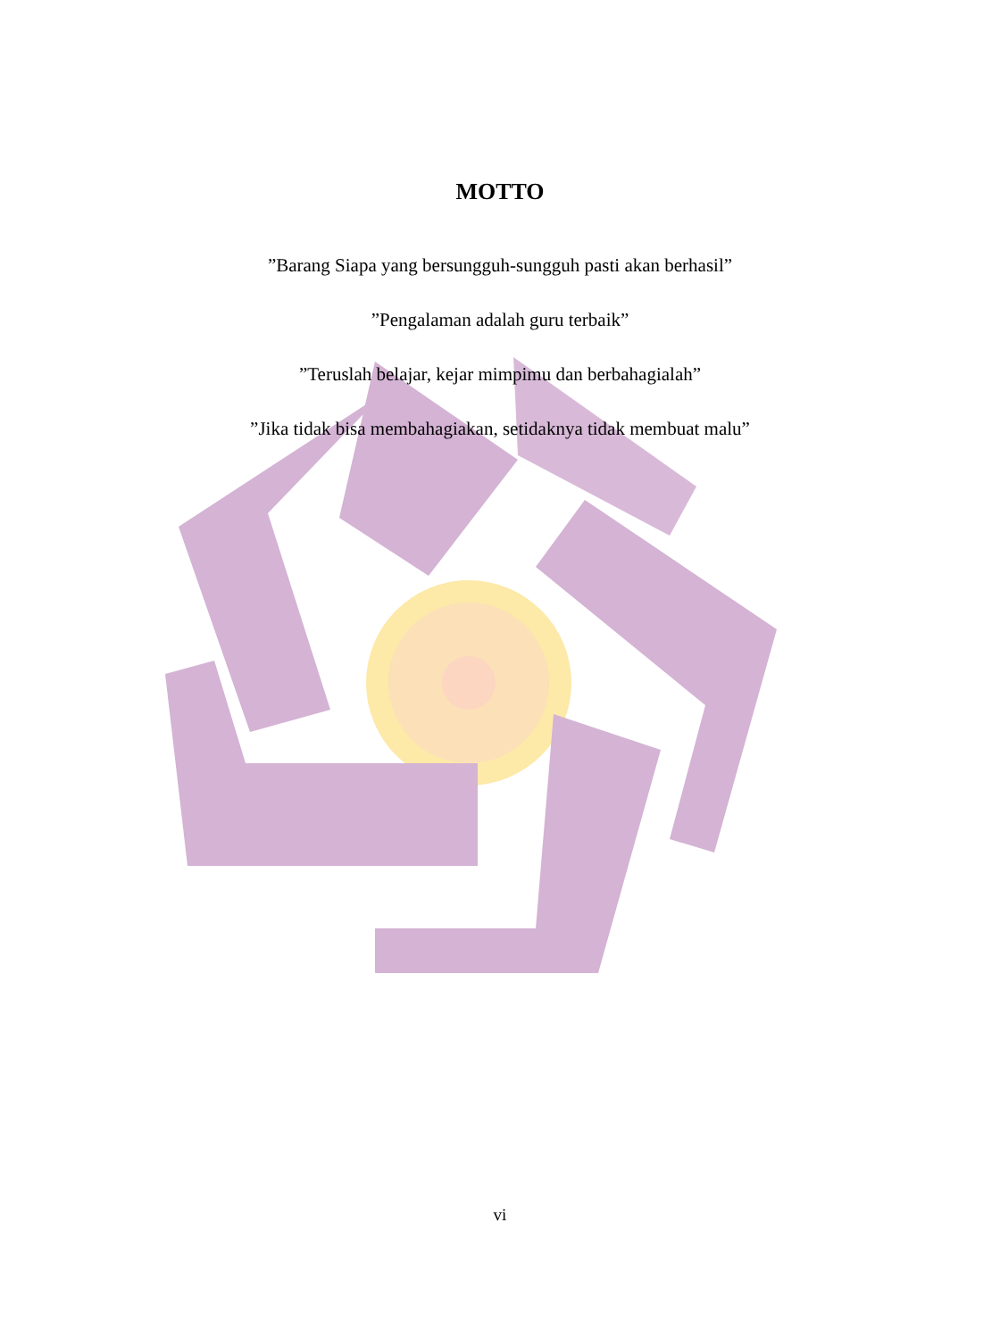MOTTO
”Barang Siapa yang bersungguh-sungguh pasti akan berhasil”
”Pengalaman adalah guru terbaik”
”Teruslah belajar, kejar mimpimu dan berbahagialah”
”Jika tidak bisa membahagiakan, setidaknya tidak membuat malu”
vi